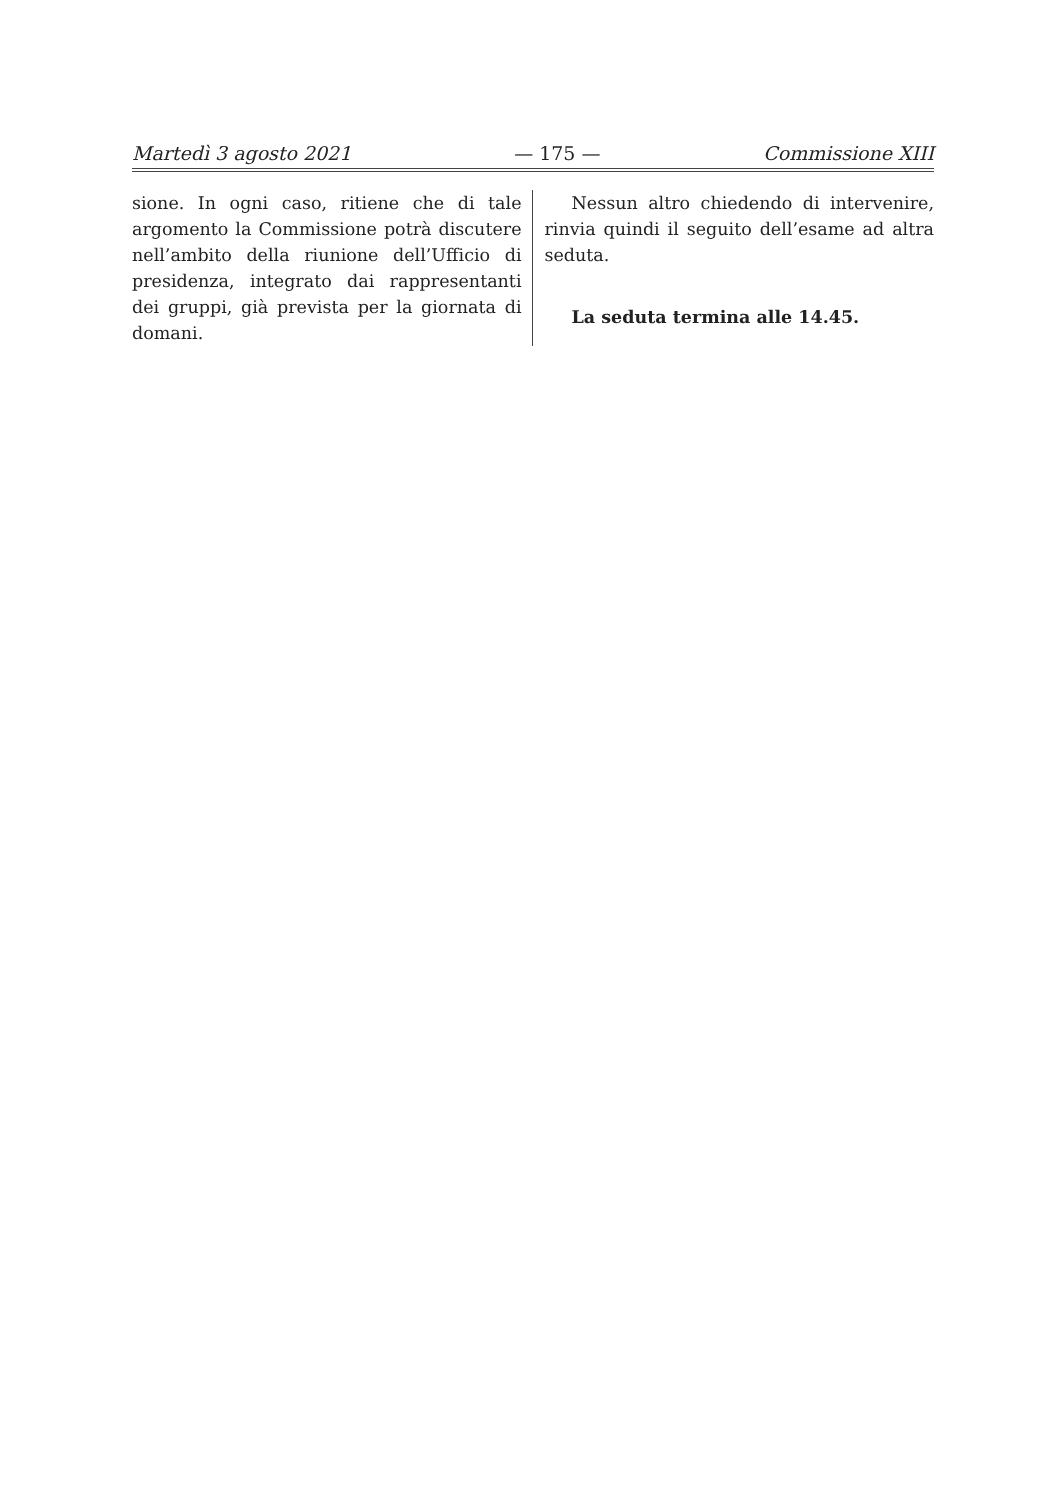Martedì 3 agosto 2021 — 175 — Commissione XIII
sione. In ogni caso, ritiene che di tale argomento la Commissione potrà discutere nell’ambito della riunione dell’Ufficio di presidenza, integrato dai rappresentanti dei gruppi, già prevista per la giornata di domani.
Nessun altro chiedendo di intervenire, rinvia quindi il seguito dell’esame ad altra seduta.
La seduta termina alle 14.45.